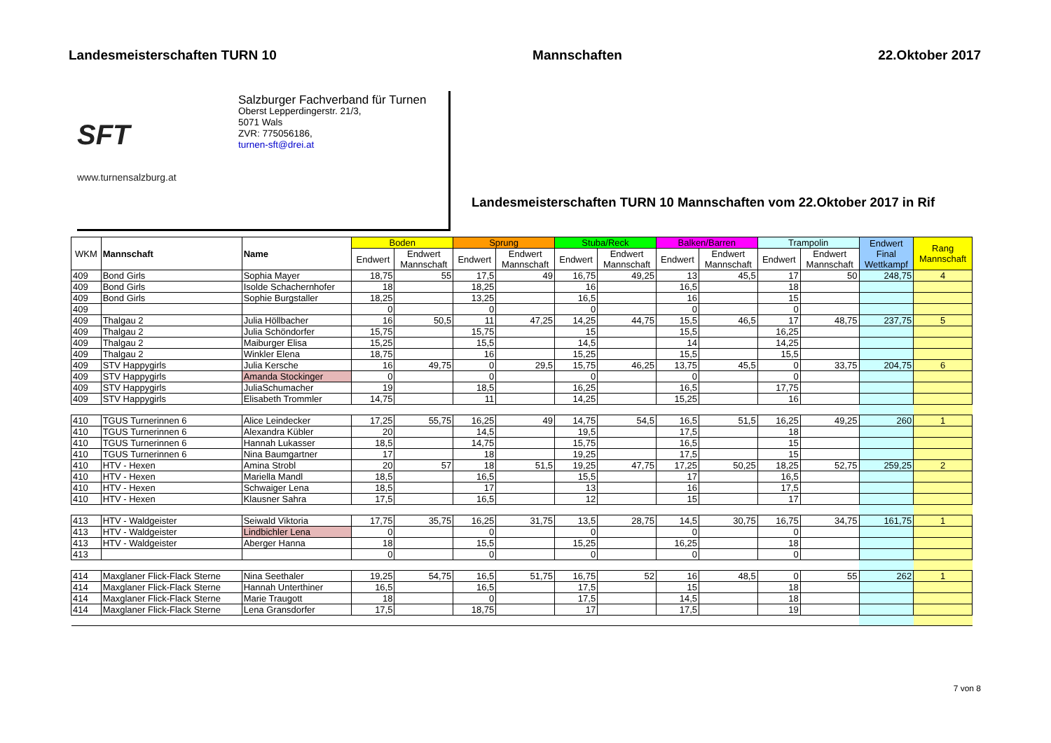Landesmeisterschaften TURN 10 Mannschaften 22.Oktober 2017
SFT
www.turnensalzburg.at
Salzburger Fachverband für Turnen
Oberst Lepperdingerstr. 21/3,
5071 Wals
ZVR: 775056186,
turnen-sft@drei.at
Landesmeisterschaften TURN 10 Mannschaften vom 22.Oktober 2017 in Rif
| WKM | Mannschaft | Name | Boden | | Sprung | | Stuba/Reck | | Balken/Barren | | Trampolin | | Endwert Final Wettkampf | Rang Mannschaft |
| --- | --- | --- | --- | --- | --- | --- | --- | --- | --- | --- | --- | --- | --- | --- |
| | | | Endwert | Endwert Mannschaft | Endwert | Endwert Mannschaft | Endwert | Endwert Mannschaft | Endwert | Endwert Mannschaft | Endwert | Endwert Mannschaft | | |
| 409 | Bond Girls | Sophia Mayer | 18,75 | 55 | 17,5 | 49 | 16,75 | 49,25 | 13 | 45,5 | 17 | 50 | 248,75 | 4 |
| 409 | Bond Girls | Isolde Schachernhofer | 18 | | 18,25 | | 16 | | 16,5 | | 18 | | | |
| 409 | Bond Girls | Sophie Burgstaller | 18,25 | | 13,25 | | 16,5 | | 16 | | 15 | | | |
| 409 | | | 0 | | 0 | | 0 | | 0 | | 0 | | | |
| 409 | Thalgau 2 | Julia Höllbacher | 16 | 50,5 | 11 | 47,25 | 14,25 | 44,75 | 15,5 | 46,5 | 17 | 48,75 | 237,75 | 5 |
| 409 | Thalgau 2 | Julia Schöndorfer | 15,75 | | 15,75 | | 15 | | 15,5 | | 16,25 | | | |
| 409 | Thalgau 2 | Maiburger Elisa | 15,25 | | 15,5 | | 14,5 | | 14 | | 14,25 | | | |
| 409 | Thalgau 2 | Winkler Elena | 18,75 | | 16 | | 15,25 | | 15,5 | | 15,5 | | | |
| 409 | STV Happygirls | Julia Kersche | 16 | 49,75 | 0 | 29,5 | 15,75 | 46,25 | 13,75 | 45,5 | 0 | 33,75 | 204,75 | 6 |
| 409 | STV Happygirls | Amanda Stockinger | 0 | | 0 | | 0 | | 0 | | 0 | | | |
| 409 | STV Happygirls | JuliaSchumacher | 19 | | 18,5 | | 16,25 | | 16,5 | | 17,75 | | | |
| 409 | STV Happygirls | Elisabeth Trommler | 14,75 | | 11 | | 14,25 | | 15,25 | | 16 | | | |
| 410 | TGUS Turnerinnen 6 | Alice Leindecker | 17,25 | 55,75 | 16,25 | 49 | 14,75 | 54,5 | 16,5 | 51,5 | 16,25 | 49,25 | 260 | 1 |
| 410 | TGUS Turnerinnen 6 | Alexandra Kübler | 20 | | 14,5 | | 19,5 | | 17,5 | | 18 | | | |
| 410 | TGUS Turnerinnen 6 | Hannah Lukasser | 18,5 | | 14,75 | | 15,75 | | 16,5 | | 15 | | | |
| 410 | TGUS Turnerinnen 6 | Nina Baumgartner | 17 | | 18 | | 19,25 | | 17,5 | | 15 | | | |
| 410 | HTV - Hexen | Amina Strobl | 20 | 57 | 18 | 51,5 | 19,25 | 47,75 | 17,25 | 50,25 | 18,25 | 52,75 | 259,25 | 2 |
| 410 | HTV - Hexen | Mariella Mandl | 18,5 | | 16,5 | | 15,5 | | 17 | | 16,5 | | | |
| 410 | HTV - Hexen | Schwaiger Lena | 18,5 | | 17 | | 13 | | 16 | | 17,5 | | | |
| 410 | HTV - Hexen | Klausner Sahra | 17,5 | | 16,5 | | 12 | | 15 | | 17 | | | |
| 413 | HTV - Waldgeister | Seiwald Viktoria | 17,75 | 35,75 | 16,25 | 31,75 | 13,5 | 28,75 | 14,5 | 30,75 | 16,75 | 34,75 | 161,75 | 1 |
| 413 | HTV - Waldgeister | Lindbichler Lena | 0 | | 0 | | 0 | | 0 | | 0 | | | |
| 413 | HTV - Waldgeister | Aberger Hanna | 18 | | 15,5 | | 15,25 | | 16,25 | | 18 | | | |
| 413 | | | 0 | | 0 | | 0 | | 0 | | 0 | | | |
| 414 | Maxglaner Flick-Flack Sterne | Nina Seethaler | 19,25 | 54,75 | 16,5 | 51,75 | 16,75 | 52 | 16 | 48,5 | 0 | 55 | 262 | 1 |
| 414 | Maxglaner Flick-Flack Sterne | Hannah Unterthiner | 16,5 | | 16,5 | | 17,5 | | 15 | | 18 | | | |
| 414 | Maxglaner Flick-Flack Sterne | Marie Traugott | 18 | | 0 | | 17,5 | | 14,5 | | 18 | | | |
| 414 | Maxglaner Flick-Flack Sterne | Lena Gransdorfer | 17,5 | | 18,75 | | 17 | | 17,5 | | 19 | | | |
7 von 8